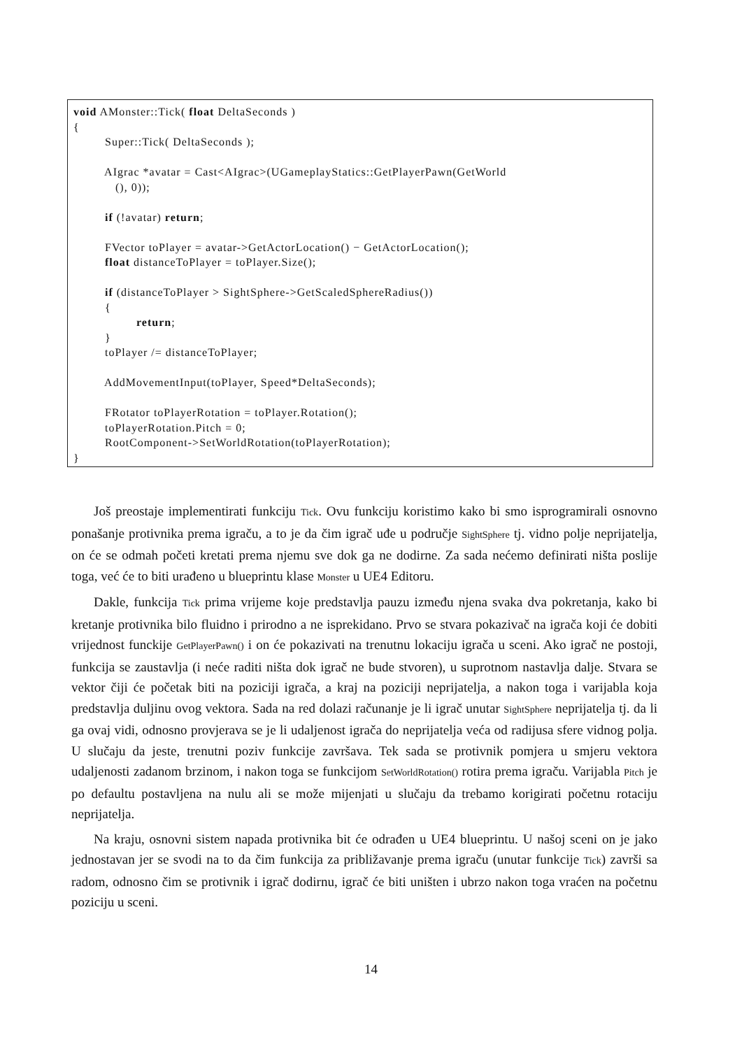void AMonster::Tick( float DeltaSeconds ) { Super::Tick( DeltaSeconds ); AIgrac *avatar = Cast<AIgrac>(UGameplayStatics::GetPlayerPawn(GetWorld (), 0)); if (!avatar) return; FVector toPlayer = avatar->GetActorLocation() − GetActorLocation(); float distanceToPlayer = toPlayer.Size(); if (distanceToPlayer > SightSphere->GetScaledSphereRadius()) { return; } toPlayer /= distanceToPlayer; AddMovementInput(toPlayer, Speed*DeltaSeconds); FRotator toPlayerRotation = toPlayer.Rotation(); toPlayerRotation.Pitch = 0; RootComponent->SetWorldRotation(toPlayerRotation); }
Još preostaje implementirati funkciju Tick. Ovu funkciju koristimo kako bi smo isprogramirali osnovno ponašanje protivnika prema igraču, a to je da čim igrač uđe u područje SightSphere tj. vidno polje neprijatelja, on će se odmah početi kretati prema njemu sve dok ga ne dodirne. Za sada nećemo definirati ništa poslije toga, već će to biti urađeno u blueprintu klase Monster u UE4 Editoru.
Dakle, funkcija Tick prima vrijeme koje predstavlja pauzu između njena svaka dva pokretanja, kako bi kretanje protivnika bilo fluidno i prirodno a ne isprekidano. Prvo se stvara pokazivač na igrača koji će dobiti vrijednost funckije GetPlayerPawn() i on će pokazivati na trenutnu lokaciju igrača u sceni. Ako igrač ne postoji, funkcija se zaustavlja (i neće raditi ništa dok igrač ne bude stvoren), u suprotnom nastavlja dalje. Stvara se vektor čiji će početak biti na poziciji igrača, a kraj na poziciji neprijatelja, a nakon toga i varijabla koja predstavlja duljinu ovog vektora. Sada na red dolazi računanje je li igrač unutar SightSphere neprijatelja tj. da li ga ovaj vidi, odnosno provjerava se je li udaljenost igrača do neprijatelja veća od radijusa sfere vidnog polja. U slučaju da jeste, trenutni poziv funkcije završava. Tek sada se protivnik pomjera u smjeru vektora udaljenosti zadanom brzinom, i nakon toga se funkcijom SetWorldRotation() rotira prema igraču. Varijabla Pitch je po defaultu postavljena na nulu ali se može mijenjati u slučaju da trebamo korigirati početnu rotaciju neprijatelja.
Na kraju, osnovni sistem napada protivnika bit će odrađen u UE4 blueprintu. U našoj sceni on je jako jednostavan jer se svodi na to da čim funkcija za približavanje prema igraču (unutar funkcije Tick) završi sa radom, odnosno čim se protivnik i igrač dodirnu, igrač će biti uništen i ubrzo nakon toga vraćen na početnu poziciju u sceni.
14